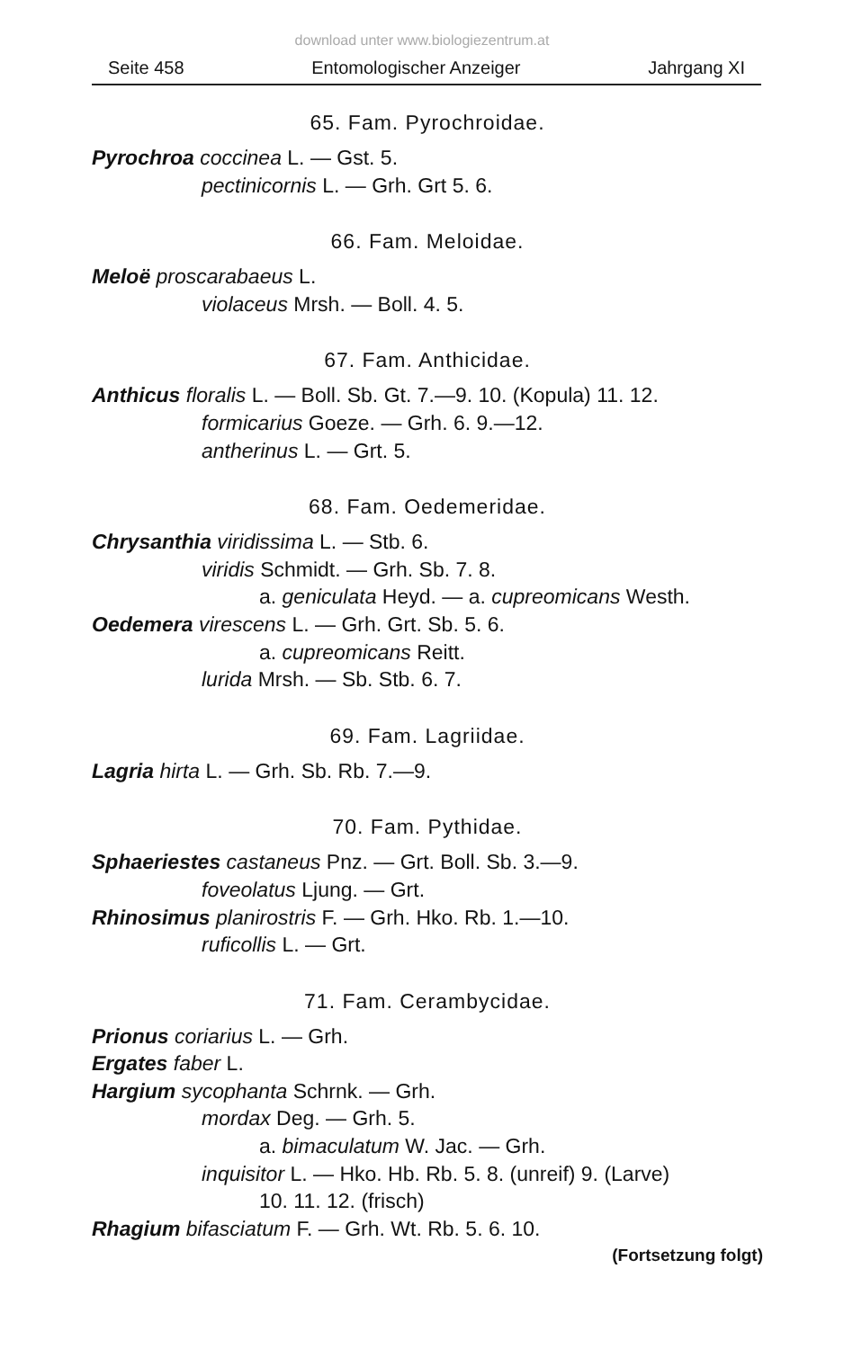download unter www.biologiezentrum.at
Seite 458 Entomologischer Anzeiger Jahrgang XI
65. Fam. Pyrochroidae.
Pyrochroa coccinea L. — Gst. 5.
pectinicornis L. — Grh. Grt 5. 6.
66. Fam. Meloidae.
Meloë proscarabaeus L.
violaceus Mrsh. — Boll. 4. 5.
67. Fam. Anthicidae.
Anthicus floralis L. — Boll. Sb. Gt. 7.—9. 10. (Kopula) 11. 12.
formicarius Goeze. — Grh. 6. 9.—12.
antherinus L. — Grt. 5.
68. Fam. Oedemeridae.
Chrysanthia viridissima L. — Stb. 6.
viridis Schmidt. — Grh. Sb. 7. 8.
a. geniculata Heyd. — a. cupreomicans Westh.
Oedemera virescens L. — Grh. Grt. Sb. 5. 6.
a. cupreomicans Reitt.
lurida Mrsh. — Sb. Stb. 6. 7.
69. Fam. Lagriidae.
Lagria hirta L. — Grh. Sb. Rb. 7.—9.
70. Fam. Pythidae.
Sphaeriestes castaneus Pnz. — Grt. Boll. Sb. 3.—9.
foveolatus Ljung. — Grt.
Rhinosimus planirostris F. — Grh. Hko. Rb. 1.—10.
ruficollis L. — Grt.
71. Fam. Cerambycidae.
Prionus coriarius L. — Grh.
Ergates faber L.
Hargium sycophanta Schrnk. — Grh.
mordax Deg. — Grh. 5.
a. bimaculatum W. Jac. — Grh.
inquisitor L. — Hko. Hb. Rb. 5. 8. (unreif) 9. (Larve)
10. 11. 12. (frisch)
Rhagium bifasciatum F. — Grh. Wt. Rb. 5. 6. 10.
(Fortsetzung folgt)